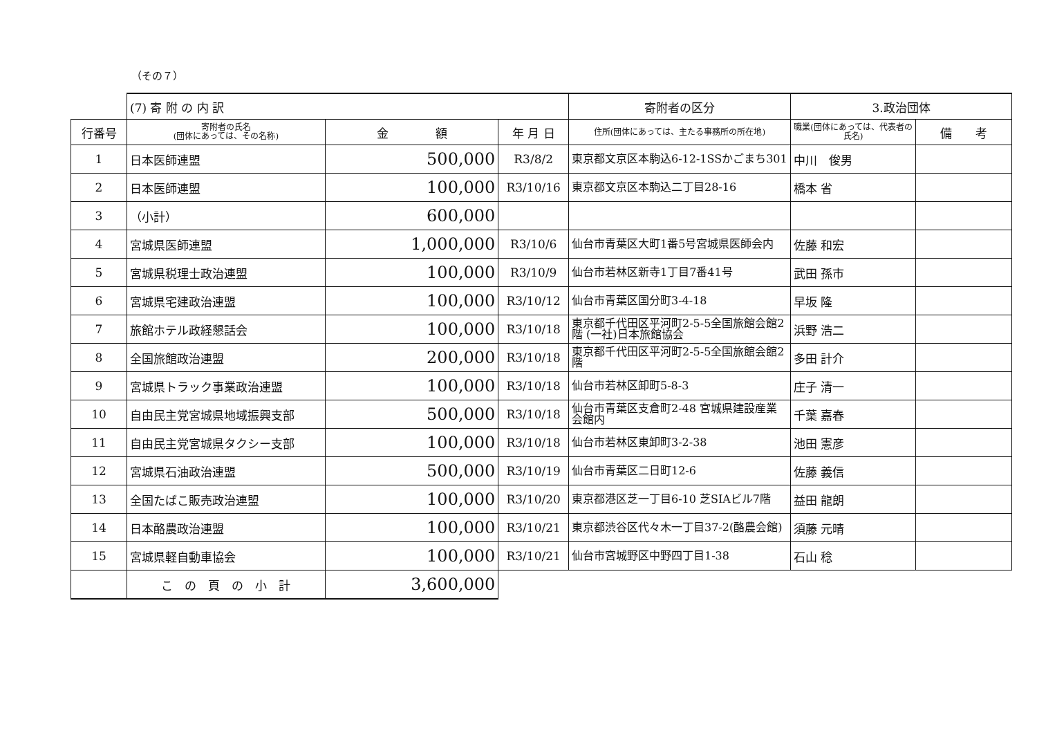（その７）
| | (7) 寄 附 の 内 訳 | | | 寄附者の区分 | 3.政治団体 | |
| 行番号 | 寄附者の氏名 (団体にあっては、その名称) | 金 額 | 年 月 日 | 住所(団体にあっては、主たる事務所の所在地) | 職業(団体にあっては、代表者の氏名) | 備 考 |
| 1 | 日本医師連盟 | 500,000 | R3/8/2 | 東京都文京区本駒込6-12-1SSかごまち301 | 中川 俊男 | |
| 2 | 日本医師連盟 | 100,000 | R3/10/16 | 東京都文京区本駒込二丁目28-16 | 橋本 省 | |
| 3 | （小計） | 600,000 | | | | |
| 4 | 宮城県医師連盟 | 1,000,000 | R3/10/6 | 仙台市青葉区大町1番5号宮城県医師会内 | 佐藤 和宏 | |
| 5 | 宮城県税理士政治連盟 | 100,000 | R3/10/9 | 仙台市若林区新寺1丁目7番41号 | 武田 孫市 | |
| 6 | 宮城県宅建政治連盟 | 100,000 | R3/10/12 | 仙台市青葉区国分町3-4-18 | 早坂 隆 | |
| 7 | 旅館ホテル政経懇話会 | 100,000 | R3/10/18 | 東京都千代田区平河町2-5-5全国旅館会館2階 (一社)日本旅館協会 | 浜野 浩二 | |
| 8 | 全国旅館政治連盟 | 200,000 | R3/10/18 | 東京都千代田区平河町2-5-5全国旅館会館2階 | 多田 計介 | |
| 9 | 宮城県トラック事業政治連盟 | 100,000 | R3/10/18 | 仙台市若林区卸町5-8-3 | 庄子 清一 | |
| 10 | 自由民主党宮城県地域振興支部 | 500,000 | R3/10/18 | 仙台市青葉区支倉町2-48 宮城県建設産業会館内 | 千葉 嘉春 | |
| 11 | 自由民主党宮城県タクシー支部 | 100,000 | R3/10/18 | 仙台市若林区東卸町3-2-38 | 池田 憲彦 | |
| 12 | 宮城県石油政治連盟 | 500,000 | R3/10/19 | 仙台市青葉区二日町12-6 | 佐藤 義信 | |
| 13 | 全国たばこ販売政治連盟 | 100,000 | R3/10/20 | 東京都港区芝一丁目6-10 芝SIAビル7階 | 益田 龍朗 | |
| 14 | 日本酪農政治連盟 | 100,000 | R3/10/21 | 東京都渋谷区代々木一丁目37-2(酪農会館) | 須藤 元晴 | |
| 15 | 宮城県軽自動車協会 | 100,000 | R3/10/21 | 仙台市宮城野区中野四丁目1-38 | 石山 稔 | |
| | こ の 頁 の 小 計 | 3,600,000 | | | | |